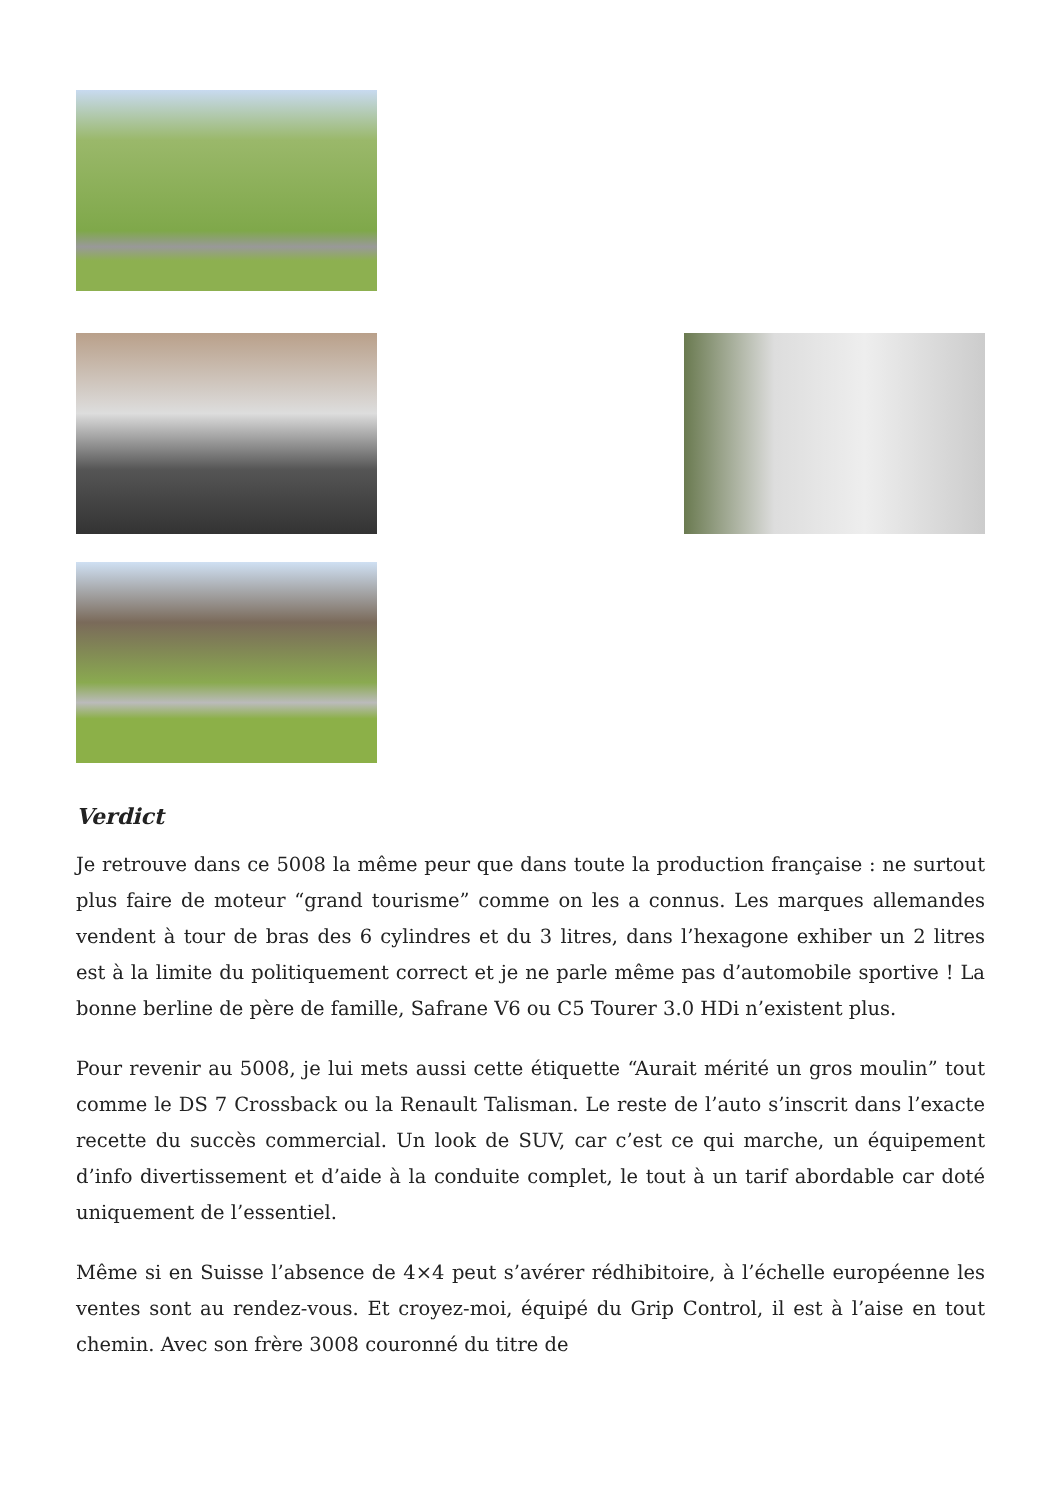Verdict
Je retrouve dans ce 5008 la même peur que dans toute la production française : ne surtout plus faire de moteur “grand tourisme” comme on les a connus. Les marques allemandes vendent à tour de bras des 6 cylindres et du 3 litres, dans l’hexagone exhiber un 2 litres est à la limite du politiquement correct et je ne parle même pas d’automobile sportive ! La bonne berline de père de famille, Safrane V6 ou C5 Tourer 3.0 HDi n’existent plus.
Pour revenir au 5008, je lui mets aussi cette étiquette “Aurait mérité un gros moulin” tout comme le DS 7 Crossback ou la Renault Talisman. Le reste de l’auto s’inscrit dans l’exacte recette du succès commercial. Un look de SUV, car c’est ce qui marche, un équipement d’info divertissement et d’aide à la conduite complet, le tout à un tarif abordable car doté uniquement de l’essentiel.
Même si en Suisse l’absence de 4×4 peut s’avérer rédhibitoire, à l’échelle européenne les ventes sont au rendez-vous. Et croyez-moi, équipé du Grip Control, il est à l’aise en tout chemin. Avec son frère 3008 couronné du titre de